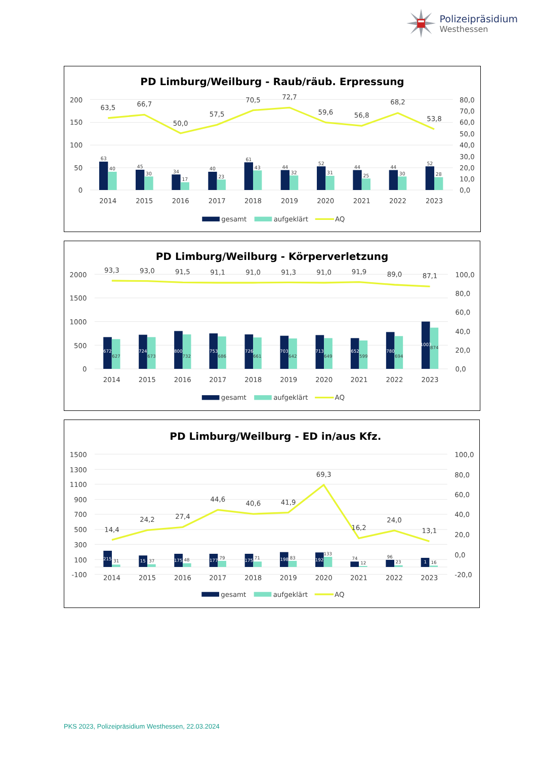Polizeipräsidium
Westhessen
PD Limburg/Weilburg - Raub/räub. Erpressung
200
150
100
50
0
80,0
70,0
60,0
50,0
40,0
30,0
20,0
10,0
0,0
63
40
45
30
34
17
40
23
61
43
44
32
52
31
44
25
44
30
52
28
63,5
66,7
50,0
57,5
70,5
72,7
59,6
56,8
68,2
53,8
2014
2015
2016
2017
2018
2019
2020
2021
2022
2023
gesamt
aufgeklärt
AQ
PD Limburg/Weilburg - Körperverletzung
2000
1500
1000
500
0
100,0
80,0
60,0
40,0
20,0
0,0
672
627
724
673
800
732
753
686
726
661
703
642
713
649
652
599
780
694
1003
874
93,3
93,0
91,5
91,1
91,0
91,3
91,0
91,9
89,0
87,1
2014
2015
2016
2017
2018
2019
2020
2021
2022
2023
gesamt
aufgeklärt
AQ
PD Limburg/Weilburg - ED in/aus Kfz.
1500
1300
1100
900
700
500
300
100
-100
100,0
80,0
60,0
40,0
20,0
0,0
-20,0
215
31
15
37
175
48
177
79
175
71
198
83
192
133
74
12
96
23
1
16
14,4
24,2
27,4
44,6
40,6
41,9
69,3
16,2
24,0
13,1
2014
2015
2016
2017
2018
2019
2020
2021
2022
2023
gesamt
aufgeklärt
AQ
PKS 2023, Polizeipräsidium Westhessen, 22.03.2024